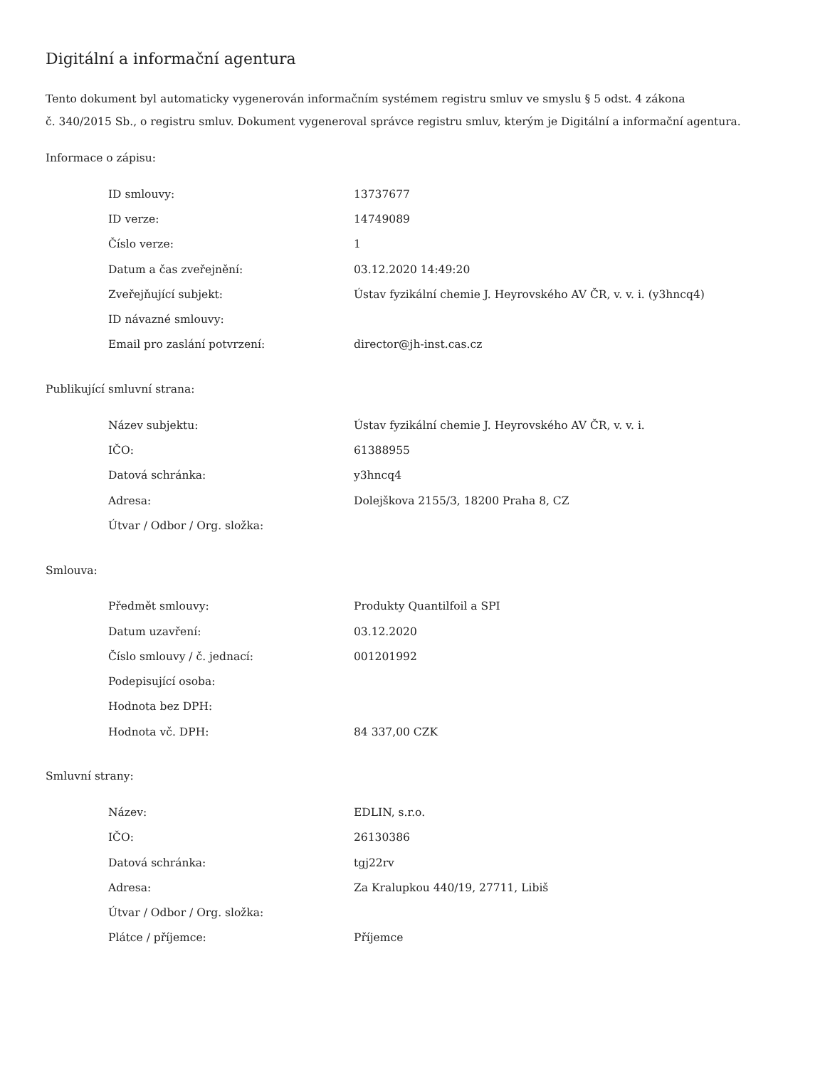Digitální a informační agentura
Tento dokument byl automaticky vygenerován informačním systémem registru smluv ve smyslu § 5 odst. 4 zákona
č. 340/2015 Sb., o registru smluv. Dokument vygeneroval správce registru smluv, kterým je Digitální a informační agentura.
Informace o zápisu:
| ID smlouvy: | 13737677 |
| ID verze: | 14749089 |
| Číslo verze: | 1 |
| Datum a čas zveřejnění: | 03.12.2020 14:49:20 |
| Zveřejňující subjekt: | Ústav fyzikální chemie J. Heyrovského AV ČR, v. v. i. (y3hncq4) |
| ID návazné smlouvy: | |
| Email pro zaslání potvrzení: | director@jh-inst.cas.cz |
Publikující smluvní strana:
| Název subjektu: | Ústav fyzikální chemie J. Heyrovského AV ČR, v. v. i. |
| IČO: | 61388955 |
| Datová schránka: | y3hncq4 |
| Adresa: | Dolejškova 2155/3, 18200 Praha 8, CZ |
| Útvar / Odbor / Org. složka: | |
Smlouva:
| Předmět smlouvy: | Produkty Quantilfoil a SPI |
| Datum uzavření: | 03.12.2020 |
| Číslo smlouvy / č. jednací: | 001201992 |
| Podepisující osoba: | |
| Hodnota bez DPH: | |
| Hodnota vč. DPH: | 84 337,00 CZK |
Smluvní strany:
| Název: | EDLIN, s.r.o. |
| IČO: | 26130386 |
| Datová schránka: | tgj22rv |
| Adresa: | Za Kralupkou 440/19, 27711, Libiš |
| Útvar / Odbor / Org. složka: | |
| Plátce / příjemce: | Příjemce |